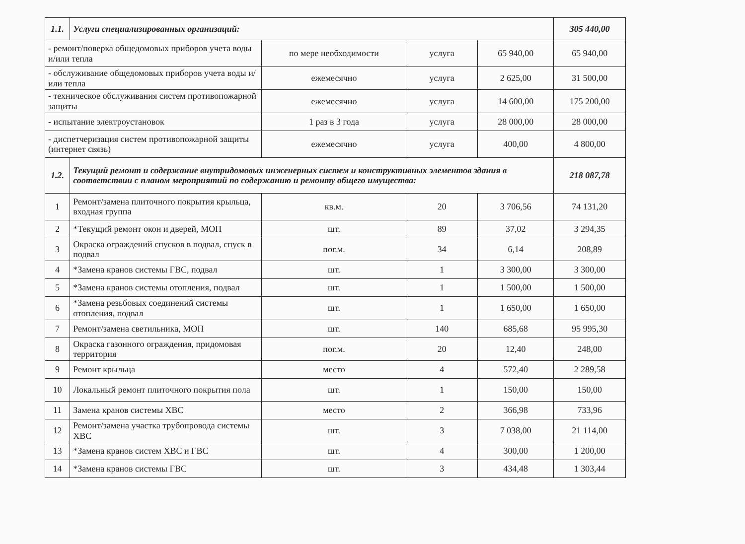| 1.1. | Услуги специализированных организаций: | | | | 305 440,00 |
| - ремонт/поверка общедомовых приборов учета воды и/или тепла | | по мере необходимости | услуга | 65 940,00 | 65 940,00 |
| - обслуживание общедомовых приборов учета воды и/или тепла | | ежемесячно | услуга | 2 625,00 | 31 500,00 |
| - техническое обслуживания систем противопожарной защиты | | ежемесячно | услуга | 14 600,00 | 175 200,00 |
| - испытание электроустановок | | 1 раз в 3 года | услуга | 28 000,00 | 28 000,00 |
| - диспетчеризация систем противопожарной защиты (интернет связь) | | ежемесячно | услуга | 400,00 | 4 800,00 |
| 1.2. | Текущий ремонт и содержание внутридомовых инженерных систем и конструктивных элементов здания в соответствии с планом мероприятий по содержанию и ремонту общего имущества: | | | | 218 087,78 |
| 1 | Ремонт/замена плиточного покрытия крыльца, входная группа | кв.м. | 20 | 3 706,56 | 74 131,20 |
| 2 | *Текущий ремонт окон и дверей, МОП | шт. | 89 | 37,02 | 3 294,35 |
| 3 | Окраска ограждений спусков в подвал, спуск в подвал | пог.м. | 34 | 6,14 | 208,89 |
| 4 | *Замена кранов системы ГВС, подвал | шт. | 1 | 3 300,00 | 3 300,00 |
| 5 | *Замена кранов системы отопления, подвал | шт. | 1 | 1 500,00 | 1 500,00 |
| 6 | *Замена резьбовых соединений системы отопления, подвал | шт. | 1 | 1 650,00 | 1 650,00 |
| 7 | Ремонт/замена светильника, МОП | шт. | 140 | 685,68 | 95 995,30 |
| 8 | Окраска газонного ограждения, придомовая территория | пог.м. | 20 | 12,40 | 248,00 |
| 9 | Ремонт крыльца | место | 4 | 572,40 | 2 289,58 |
| 10 | Локальный ремонт плиточного покрытия пола | шт. | 1 | 150,00 | 150,00 |
| 11 | Замена кранов системы ХВС | место | 2 | 366,98 | 733,96 |
| 12 | Ремонт/замена участка трубопровода системы ХВС | шт. | 3 | 7 038,00 | 21 114,00 |
| 13 | *Замена кранов систем ХВС и ГВС | шт. | 4 | 300,00 | 1 200,00 |
| 14 | *Замена кранов системы ГВС | шт. | 3 | 434,48 | 1 303,44 |